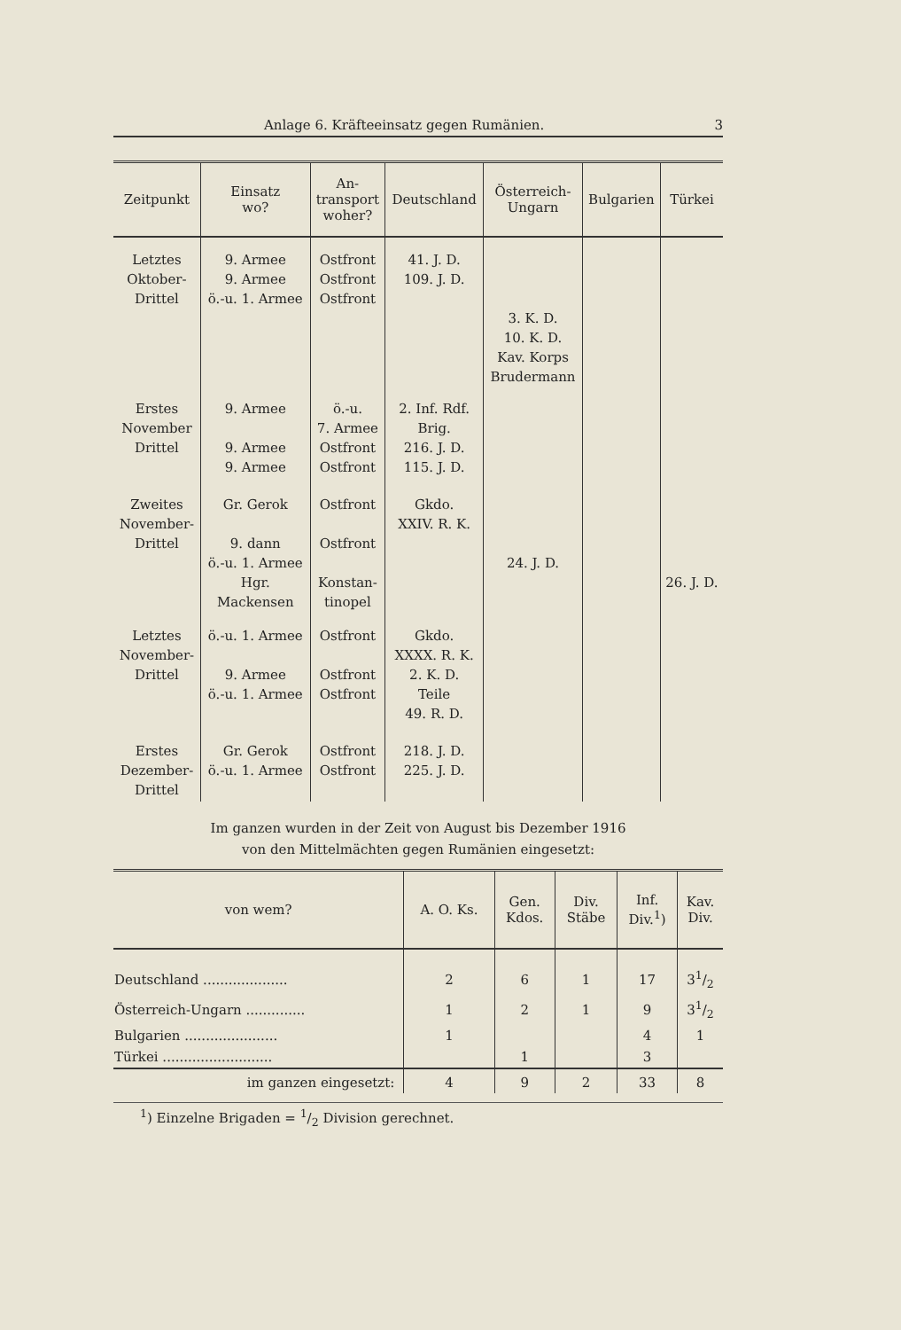Anlage 6. Kräfteeinsatz gegen Rumänien. 3
| Zeitpunkt | Einsatz wo? | An- transport woher? | Deutschland | Österreich- Ungarn | Bulgarien | Türkei |
| --- | --- | --- | --- | --- | --- | --- |
| Letztes Oktober- Drittel | 9. Armee 9. Armee ö.-u. 1. Armee | Ostfront Ostfront Ostfront | 41. J. D. 109. J. D. | 3. K. D. 10. K. D. Kav. Korps Brudermann | | |
| Erstes November Drittel | 9. Armee 9. Armee 9. Armee | ö.-u. 7. Armee Ostfront Ostfront | 2. Inf. Rdf. Brig. 216. J. D. 115. J. D. | | | |
| Zweites November- Drittel | Gr. Gerok 9. dann ö.-u. 1. Armee Hgr. Mackensen | Ostfront Ostfront Konstan- tinopel | Gkdo. XXIV. R. K. | 24. J. D. | | 26. J. D. |
| Letztes November- Drittel | ö.-u. 1. Armee 9. Armee ö.-u. 1. Armee | Ostfront Ostfront Ostfront | Gkdo. XXXX. R. K. 2. K. D. Teile 49. R. D. | | | |
| Erstes Dezember- Drittel | Gr. Gerok ö.-u. 1. Armee | Ostfront Ostfront | 218. J. D. 225. J. D. | | | |
Im ganzen wurden in der Zeit von August bis Dezember 1916
von den Mittelmächten gegen Rumänien eingesetzt:
| von wem? | A. O. Ks. | Gen. Kdos. | Div. Stäbe | Inf. Div.<sup>1</sup>) | Kav. Div. |
| --- | --- | --- | --- | --- | --- |
| Deutschland .................... | 2 | 6 | 1 | 17 | 31/2 |
| Österreich-Ungarn .............. | 1 | 2 | 1 | 9 | 31/2 |
| Bulgarien ...................... | 1 | | | 4 | 1 |
| Türkei .......................... | | 1 | | 3 | |
| im ganzen eingesetzt: | 4 | 9 | 2 | 33 | 8 |
<sup>1</sup>) Einzelne Brigaden = 1/2 Division gerechnet.